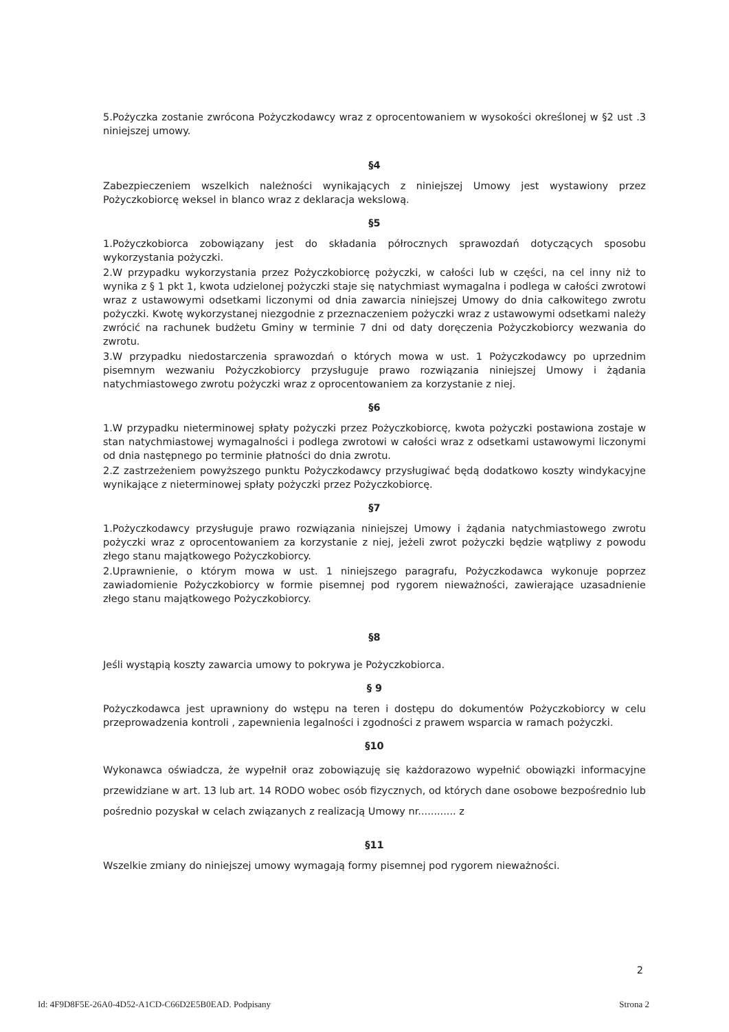5.Pożyczka zostanie zwrócona Pożyczkodawcy wraz z oprocentowaniem w wysokości określonej w §2 ust .3 niniejszej umowy.
§4
Zabezpieczeniem wszelkich należności wynikających z niniejszej Umowy jest wystawiony przez Pożyczkobiorcę weksel in blanco wraz z deklaracja wekslową.
§5
1.Pożyczkobiorca zobowiązany jest do składania półrocznych sprawozdań dotyczących sposobu wykorzystania pożyczki.
2.W przypadku wykorzystania przez Pożyczkobiorcę pożyczki, w całości lub w części, na cel inny niż to wynika z § 1 pkt 1, kwota udzielonej pożyczki staje się natychmiast wymagalna i podlega w całości zwrotowi wraz z ustawowymi odsetkami liczonymi od dnia zawarcia niniejszej Umowy do dnia całkowitego zwrotu pożyczki. Kwotę wykorzystanej niezgodnie z przeznaczeniem pożyczki wraz z ustawowymi odsetkami należy zwrócić na rachunek budżetu Gminy w terminie 7 dni od daty doręczenia Pożyczkobiorcy wezwania do zwrotu.
3.W przypadku niedostarczenia sprawozdań o których mowa w ust. 1 Pożyczkodawcy po uprzednim pisemnym wezwaniu Pożyczkobiorcy przysługuje prawo rozwiązania niniejszej Umowy i żądania natychmiastowego zwrotu pożyczki wraz z oprocentowaniem za korzystanie z niej.
§6
1.W przypadku nieterminowej spłaty pożyczki przez Pożyczkobiorcę, kwota pożyczki postawiona zostaje w stan natychmiastowej wymagalności i podlega zwrotowi w całości wraz z odsetkami ustawowymi liczonymi od dnia następnego po terminie płatności do dnia zwrotu.
2.Z zastrzeżeniem powyższego punktu Pożyczkodawcy przysługiwać będą dodatkowo koszty windykacyjne wynikające z nieterminowej spłaty pożyczki przez Pożyczkobiorcę.
§7
1.Pożyczkodawcy przysługuje prawo rozwiązania niniejszej Umowy i żądania natychmiastowego zwrotu pożyczki wraz z oprocentowaniem za korzystanie z niej, jeżeli zwrot pożyczki będzie wątpliwy z powodu złego stanu majątkowego Pożyczkobiorcy.
2.Uprawnienie, o którym mowa w ust. 1 niniejszego paragrafu, Pożyczkodawca wykonuje poprzez zawiadomienie Pożyczkobiorcy w formie pisemnej pod rygorem nieważności, zawierające uzasadnienie złego stanu majątkowego Pożyczkobiorcy.
§8
Jeśli wystąpią koszty zawarcia umowy to pokrywa je Pożyczkobiorca.
§ 9
Pożyczkodawca jest uprawniony do wstępu na teren i dostępu do dokumentów Pożyczkobiorcy w celu przeprowadzenia kontroli , zapewnienia legalności i zgodności z prawem wsparcia w ramach pożyczki.
§10
Wykonawca oświadcza, że wypełnił oraz zobowiązuję się każdorazowo wypełnić obowiązki informacyjne przewidziane w art. 13 lub art. 14 RODO wobec osób fizycznych, od których dane osobowe bezpośrednio lub pośrednio pozyskał w celach związanych z realizacją Umowy nr............ z
§11
Wszelkie zmiany do niniejszej umowy wymagają formy pisemnej pod rygorem nieważności.
2
Id: 4F9D8F5E-26A0-4D52-A1CD-C66D2E5B0EAD. Podpisany Strona 2